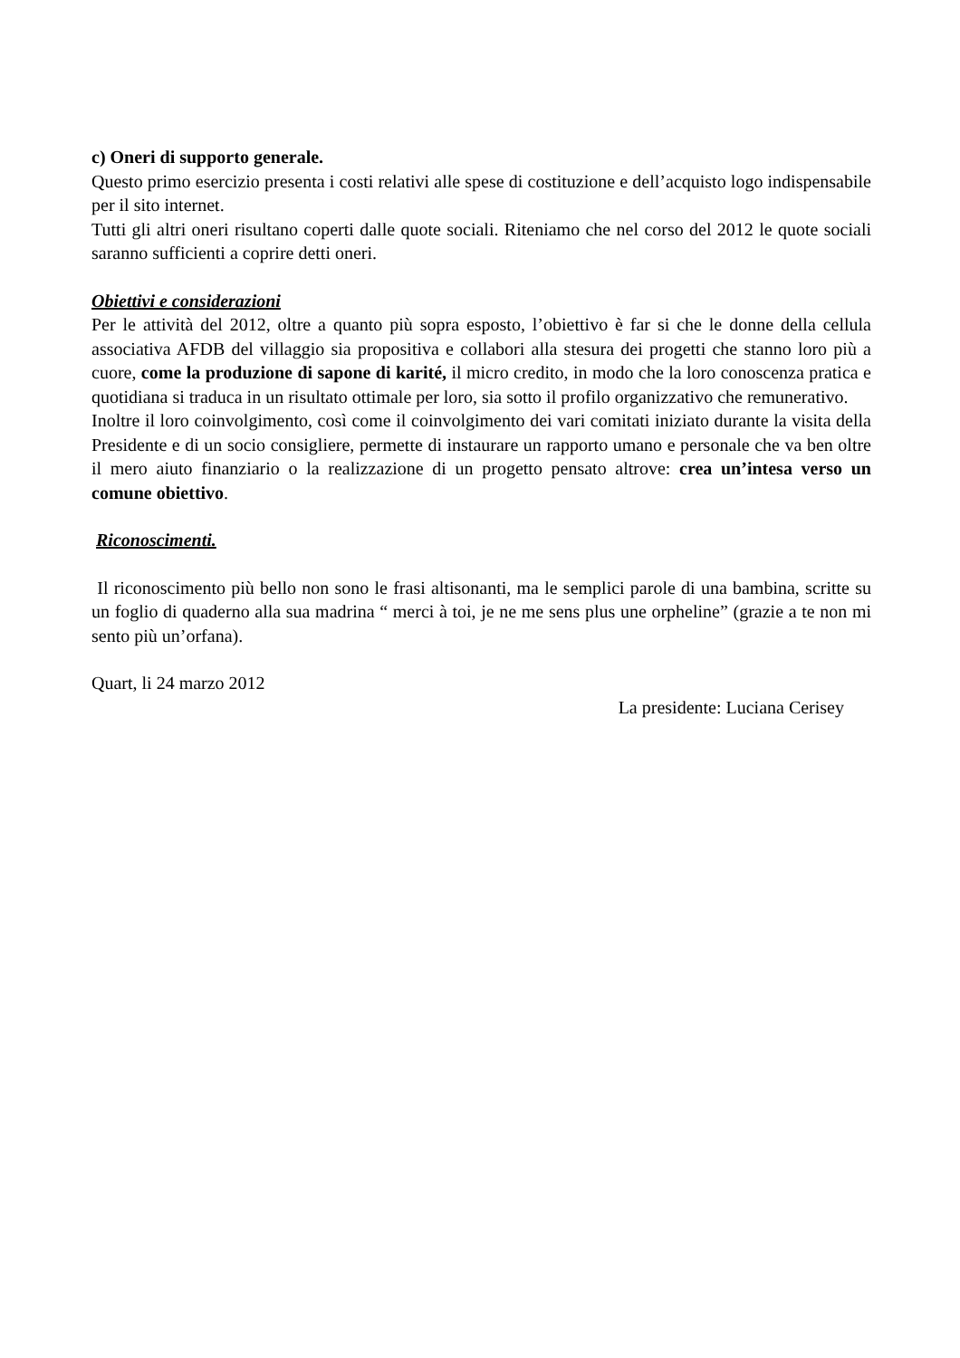c) Oneri di supporto generale.
Questo primo esercizio presenta i costi relativi alle spese di costituzione e dell’acquisto logo indispensabile per il sito internet.
Tutti gli altri oneri risultano coperti dalle quote sociali. Riteniamo che nel corso del 2012 le quote sociali saranno sufficienti a coprire detti oneri.
Obiettivi e considerazioni
Per le attività del 2012, oltre a quanto più sopra esposto, l’obiettivo è far si che le donne della cellula associativa AFDB del villaggio sia propositiva e collabori alla stesura dei progetti che stanno loro più a cuore, come la produzione di sapone di karité, il micro credito, in modo che la loro conoscenza pratica e quotidiana si traduca in un risultato ottimale per loro, sia sotto il profilo organizzativo che remunerativo.
Inoltre il loro coinvolgimento, così come il coinvolgimento dei vari comitati iniziato durante la visita della Presidente e di un socio consigliere, permette di instaurare un rapporto umano e personale che va ben oltre il mero aiuto finanziario o la realizzazione di un progetto pensato altrove: crea un’intesa verso un comune obiettivo.
Riconoscimenti.
Il riconoscimento più bello non sono le frasi altisonanti, ma le semplici parole di una bambina, scritte su un foglio di quaderno alla sua madrina “ merci à toi, je ne me sens plus une orpheline” (grazie a te non mi sento più un’orfana).
Quart, li 24 marzo 2012
La presidente: Luciana Cerisey